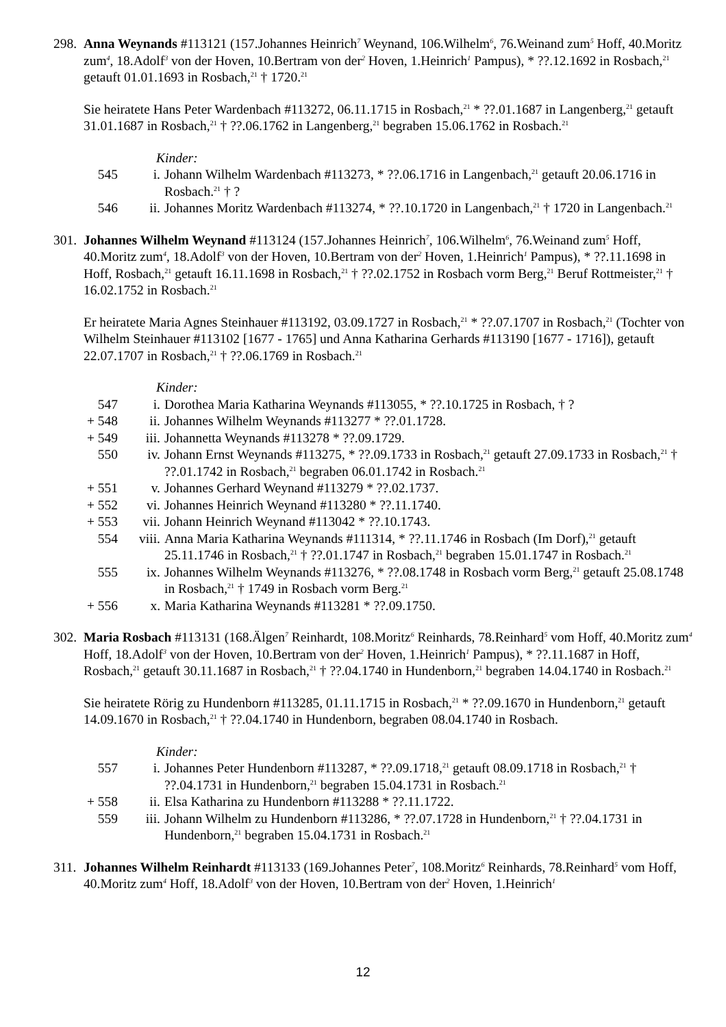298.
Anna Weynands #113121 (157.Johannes Heinrich<sup>7</sup> Weynand, 106.Wilhelm<sup>6</sup>, 76.Weinand zum<sup>5</sup> Hoff, 40.Moritz zum<sup>4</sup>, 18.Adolf<sup>3</sup> von der Hoven, 10.Bertram von der<sup>2</sup> Hoven, 1.Heinrich<sup>1</sup> Pampus), * ??.12.1692 in Rosbach,<sup>21</sup> getauft 01.01.1693 in Rosbach,<sup>21</sup> † 1720.<sup>21</sup>
Sie heiratete Hans Peter Wardenbach #113272, 06.11.1715 in Rosbach,<sup>21</sup> * ??.01.1687 in Langenberg,<sup>21</sup> getauft 31.01.1687 in Rosbach,<sup>21</sup> † ??.06.1762 in Langenberg,<sup>21</sup> begraben 15.06.1762 in Rosbach.<sup>21</sup>
Kinder:
| 545 | i. | Johann Wilhelm Wardenbach #113273, * ??.06.1716 in Langenbach,<sup>21</sup> getauft 20.06.1716 in Rosbach.<sup>21</sup> † ? |
| 546 | ii. | Johannes Moritz Wardenbach #113274, * ??.10.1720 in Langenbach,<sup>21</sup> † 1720 in Langenbach.<sup>21</sup> |
301.
Johannes Wilhelm Weynand #113124 (157.Johannes Heinrich<sup>7</sup>, 106.Wilhelm<sup>6</sup>, 76.Weinand zum<sup>5</sup> Hoff, 40.Moritz zum<sup>4</sup>, 18.Adolf<sup>3</sup> von der Hoven, 10.Bertram von der<sup>2</sup> Hoven, 1.Heinrich<sup>1</sup> Pampus), * ??.11.1698 in Hoff, Rosbach,<sup>21</sup> getauft 16.11.1698 in Rosbach,<sup>21</sup> † ??.02.1752 in Rosbach vorm Berg,<sup>21</sup> Beruf Rottmeister,<sup>21</sup> † 16.02.1752 in Rosbach.<sup>21</sup>
Er heiratete Maria Agnes Steinhauer #113192, 03.09.1727 in Rosbach,<sup>21</sup> * ??.07.1707 in Rosbach,<sup>21</sup> (Tochter von Wilhelm Steinhauer #113102 [1677 - 1765] und Anna Katharina Gerhards #113190 [1677 - 1716]), getauft 22.07.1707 in Rosbach,<sup>21</sup> † ??.06.1769 in Rosbach.<sup>21</sup>
Kinder:
| 547 | i. | Dorothea Maria Katharina Weynands #113055, * ??.10.1725 in Rosbach, † ? |
| + 548 | ii. | Johannes Wilhelm Weynands #113277 * ??.01.1728. |
| + 549 | iii. | Johannetta Weynands #113278 * ??.09.1729. |
| 550 | iv. | Johann Ernst Weynands #113275, * ??.09.1733 in Rosbach,<sup>21</sup> getauft 27.09.1733 in Rosbach,<sup>21</sup> † ??.01.1742 in Rosbach,<sup>21</sup> begraben 06.01.1742 in Rosbach.<sup>21</sup> |
| + 551 | v. | Johannes Gerhard Weynand #113279 * ??.02.1737. |
| + 552 | vi. | Johannes Heinrich Weynand #113280 * ??.11.1740. |
| + 553 | vii. | Johann Heinrich Weynand #113042 * ??.10.1743. |
| 554 | viii. | Anna Maria Katharina Weynands #111314, * ??.11.1746 in Rosbach (Im Dorf),<sup>21</sup> getauft 25.11.1746 in Rosbach,<sup>21</sup> † ??.01.1747 in Rosbach,<sup>21</sup> begraben 15.01.1747 in Rosbach.<sup>21</sup> |
| 555 | ix. | Johannes Wilhelm Weynands #113276, * ??.08.1748 in Rosbach vorm Berg,<sup>21</sup> getauft 25.08.1748 in Rosbach,<sup>21</sup> † 1749 in Rosbach vorm Berg.<sup>21</sup> |
| + 556 | x. | Maria Katharina Weynands #113281 * ??.09.1750. |
302.
Maria Rosbach #113131 (168.Älgen<sup>7</sup> Reinhardt, 108.Moritz<sup>6</sup> Reinhards, 78.Reinhard<sup>5</sup> vom Hoff, 40.Moritz zum<sup>4</sup> Hoff, 18.Adolf<sup>3</sup> von der Hoven, 10.Bertram von der<sup>2</sup> Hoven, 1.Heinrich<sup>1</sup> Pampus), * ??.11.1687 in Hoff, Rosbach,<sup>21</sup> getauft 30.11.1687 in Rosbach,<sup>21</sup> † ??.04.1740 in Hundenborn,<sup>21</sup> begraben 14.04.1740 in Rosbach.<sup>21</sup>
Sie heiratete Rörig zu Hundenborn #113285, 01.11.1715 in Rosbach,<sup>21</sup> * ??.09.1670 in Hundenborn,<sup>21</sup> getauft 14.09.1670 in Rosbach,<sup>21</sup> † ??.04.1740 in Hundenborn, begraben 08.04.1740 in Rosbach.
Kinder:
| 557 | i. | Johannes Peter Hundenborn #113287, * ??.09.1718,<sup>21</sup> getauft 08.09.1718 in Rosbach,<sup>21</sup> † ??.04.1731 in Hundenborn,<sup>21</sup> begraben 15.04.1731 in Rosbach.<sup>21</sup> |
| + 558 | ii. | Elsa Katharina zu Hundenborn #113288 * ??.11.1722. |
| 559 | iii. | Johann Wilhelm zu Hundenborn #113286, * ??.07.1728 in Hundenborn,<sup>21</sup> † ??.04.1731 in Hundenborn,<sup>21</sup> begraben 15.04.1731 in Rosbach.<sup>21</sup> |
311.
Johannes Wilhelm Reinhardt #113133 (169.Johannes Peter<sup>7</sup>, 108.Moritz<sup>6</sup> Reinhards, 78.Reinhard<sup>5</sup> vom Hoff, 40.Moritz zum<sup>4</sup> Hoff, 18.Adolf<sup>3</sup> von der Hoven, 10.Bertram von der<sup>2</sup> Hoven, 1.Heinrich<sup>1</sup>
12